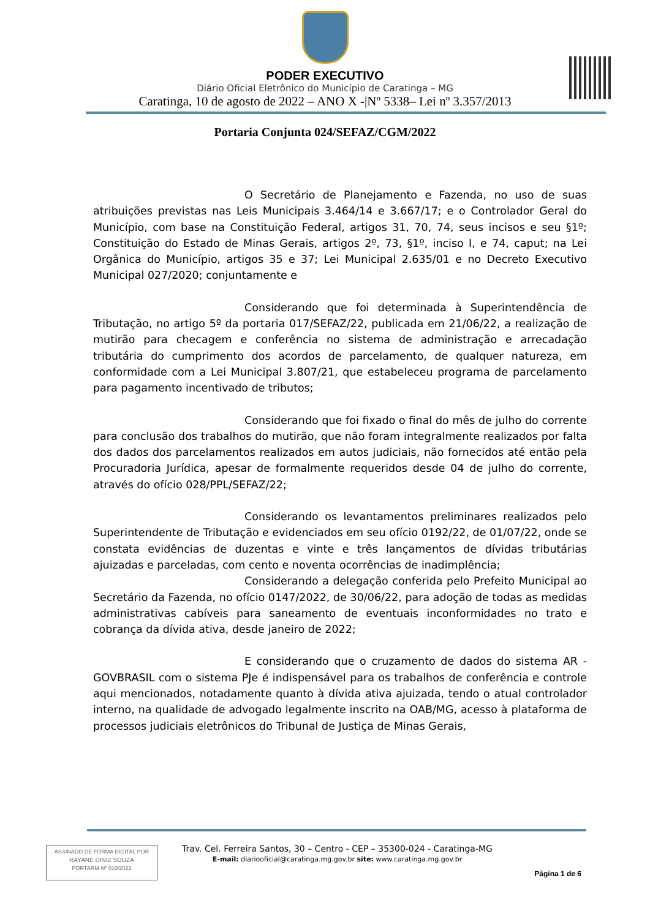PODER EXECUTIVO
Diário Oficial Eletrônico do Município de Caratinga – MG
Caratinga, 10 de agosto de 2022 – ANO X -|Nº 5338– Lei nº 3.357/2013
Portaria Conjunta 024/SEFAZ/CGM/2022
O Secretário de Planejamento e Fazenda, no uso de suas atribuições previstas nas Leis Municipais 3.464/14 e 3.667/17; e o Controlador Geral do Município, com base na Constituição Federal, artigos 31, 70, 74, seus incisos e seu §1º; Constituição do Estado de Minas Gerais, artigos 2º, 73, §1º, inciso I, e 74, caput; na Lei Orgânica do Município, artigos 35 e 37; Lei Municipal 2.635/01 e no Decreto Executivo Municipal 027/2020; conjuntamente e
Considerando que foi determinada à Superintendência de Tributação, no artigo 5º da portaria 017/SEFAZ/22, publicada em 21/06/22, a realização de mutirão para checagem e conferência no sistema de administração e arrecadação tributária do cumprimento dos acordos de parcelamento, de qualquer natureza, em conformidade com a Lei Municipal 3.807/21, que estabeleceu programa de parcelamento para pagamento incentivado de tributos;
Considerando que foi fixado o final do mês de julho do corrente para conclusão dos trabalhos do mutirão, que não foram integralmente realizados por falta dos dados dos parcelamentos realizados em autos judiciais, não fornecidos até então pela Procuradoria Jurídica, apesar de formalmente requeridos desde 04 de julho do corrente, através do ofício 028/PPL/SEFAZ/22;
Considerando os levantamentos preliminares realizados pelo Superintendente de Tributação e evidenciados em seu ofício 0192/22, de 01/07/22, onde se constata evidências de duzentas e vinte e três lançamentos de dívidas tributárias ajuizadas e parceladas, com cento e noventa ocorrências de inadimplência;
Considerando a delegação conferida pelo Prefeito Municipal ao Secretário da Fazenda, no ofício 0147/2022, de 30/06/22, para adoção de todas as medidas administrativas cabíveis para saneamento de eventuais inconformidades no trato e cobrança da dívida ativa, desde janeiro de 2022;
E considerando que o cruzamento de dados do sistema AR - GOVBRASIL com o sistema PJe é indispensável para os trabalhos de conferência e controle aqui mencionados, notadamente quanto à dívida ativa ajuizada, tendo o atual controlador interno, na qualidade de advogado legalmente inscrito na OAB/MG, acesso à plataforma de processos judiciais eletrônicos do Tribunal de Justiça de Minas Gerais,
ASSINADO DE FORMA DIGITAL POR
RAYANE DINIZ SOUZA
PORTARIA Nº 010/2022
Trav. Cel. Ferreira Santos, 30 – Centro - CEP – 35300-024 - Caratinga-MG
E-mail: diariooficial@caratinga.mg.gov.br site: www.caratinga.mg.gov.br
Página 1 de 6